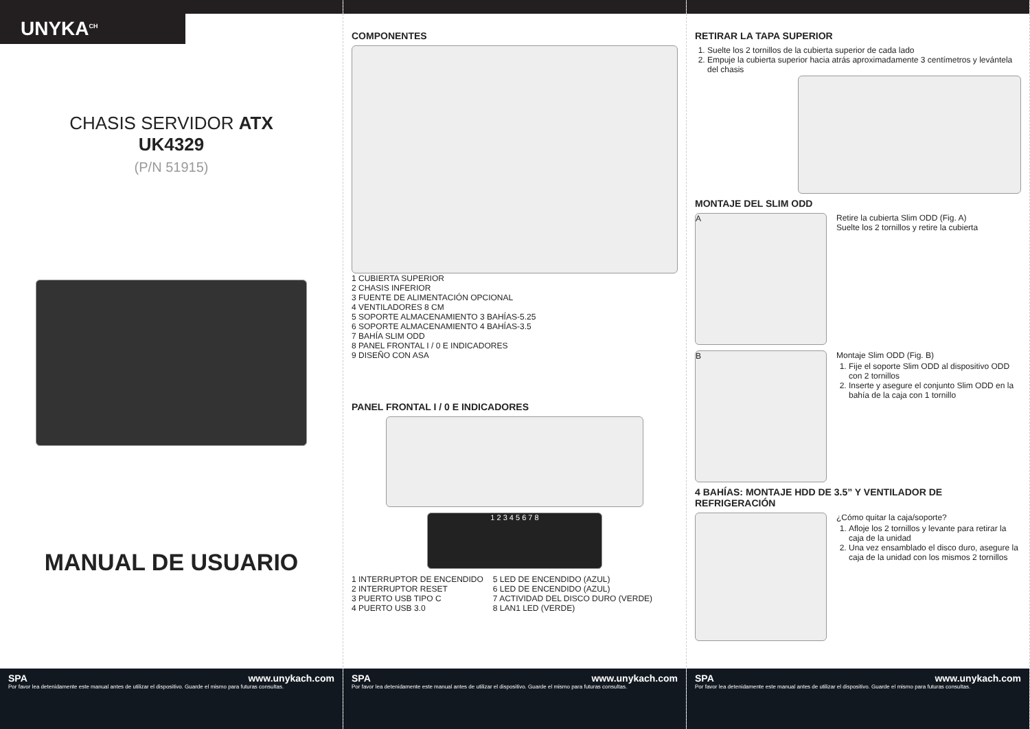UNYKA<sup>CH</sup>
CHASIS SERVIDOR ATX
UK4329
(P/N 51915)
MANUAL DE USUARIO
SPA www.unykach.com
Por favor lea detenidamente este manual antes de utilizar el dispositivo. Guarde el mismo para futuras consultas.
COMPONENTES
1 CUBIERTA SUPERIOR
2 CHASIS INFERIOR
3 FUENTE DE ALIMENTACIÓN OPCIONAL
4 VENTILADORES 8 CM
5 SOPORTE ALMACENAMIENTO 3 BAHÍAS-5.25
6 SOPORTE ALMACENAMIENTO 4 BAHÍAS-3.5
7 BAHÍA SLIM ODD
8 PANEL FRONTAL I / 0 E INDICADORES
9 DISEÑO CON ASA
PANEL FRONTAL I / 0 E INDICADORES
1 2 3 4 5 6 7 8
1 INTERRUPTOR DE ENCENDIDO
2 INTERRUPTOR RESET
3 PUERTO USB TIPO C
4 PUERTO USB 3.0
5 LED DE ENCENDIDO (AZUL)
6 LED DE ENCENDIDO (AZUL)
7 ACTIVIDAD DEL DISCO DURO (VERDE)
8 LAN1 LED (VERDE)
SPA www.unykach.com
Por favor lea detenidamente este manual antes de utilizar el dispositivo. Guarde el mismo para futuras consultas.
RETIRAR LA TAPA SUPERIOR
1. Suelte los 2 tornillos de la cubierta superior de cada lado
2. Empuje la cubierta superior hacia atrás aproximadamente 3 centímetros y levántela del chasis
MONTAJE DEL SLIM ODD
A
Retire la cubierta Slim ODD (Fig. A)
Suelte los 2 tornillos y retire la cubierta
B
Montaje Slim ODD (Fig. B)
1. Fije el soporte Slim ODD al dispositivo ODD con 2 tornillos
2. Inserte y asegure el conjunto Slim ODD en la bahía de la caja con 1 tornillo
4 BAHÍAS: MONTAJE HDD DE 3.5” Y VENTILADOR DE REFRIGERACIÓN
¿Cómo quitar la caja/soporte?
1. Afloje los 2 tornillos y levante para retirar la caja de la unidad
2. Una vez ensamblado el disco duro, asegure la caja de la unidad con los mismos 2 tornillos
SPA www.unykach.com
Por favor lea detenidamente este manual antes de utilizar el dispositivo. Guarde el mismo para futuras consultas.